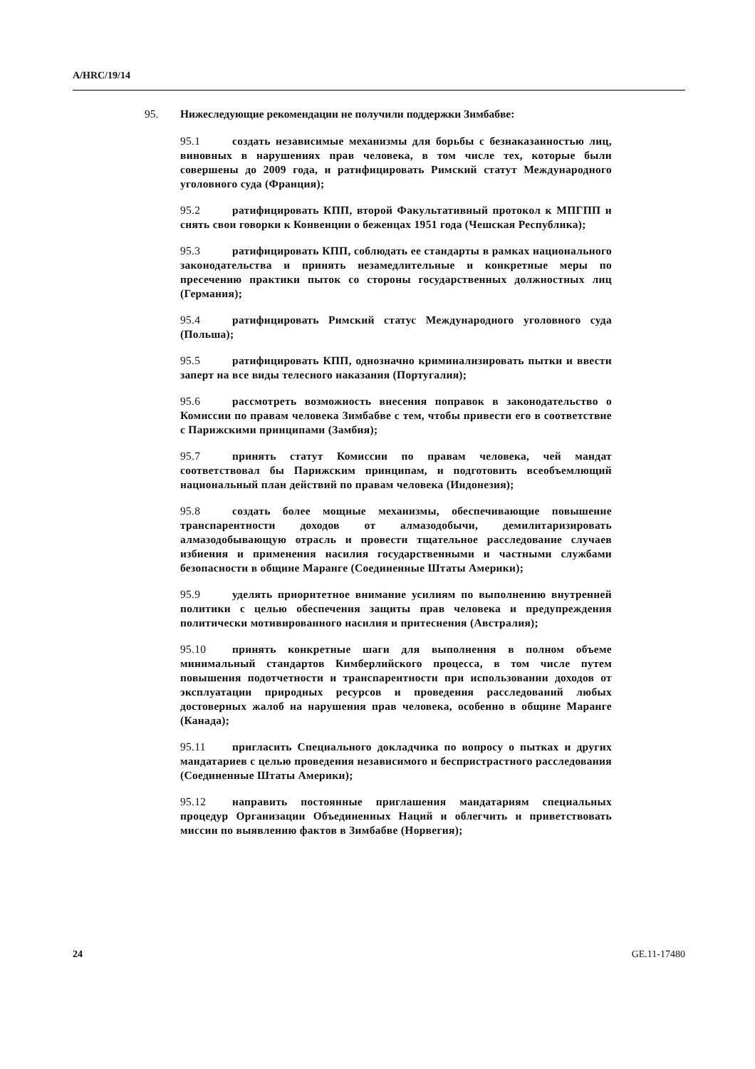A/HRC/19/14
95. Нижеследующие рекомендации не получили поддержки Зимбабве:
95.1 создать независимые механизмы для борьбы с безнаказанностью лиц, виновных в нарушениях прав человека, в том числе тех, которые были совершены до 2009 года, и ратифицировать Римский статут Международного уголовного суда (Франция);
95.2 ратифицировать КПП, второй Факультативный протокол к МПГПП и снять свои говорки к Конвенции о беженцах 1951 года (Чешская Республика);
95.3 ратифицировать КПП, соблюдать ее стандарты в рамках национального законодательства и принять незамедлительные и конкретные меры по пресечению практики пыток со стороны государственных должностных лиц (Германия);
95.4 ратифицировать Римский статус Международного уголовного суда (Польша);
95.5 ратифицировать КПП, однозначно криминализировать пытки и ввести заперт на все виды телесного наказания (Португалия);
95.6 рассмотреть возможность внесения поправок в законодательство о Комиссии по правам человека Зимбабве с тем, чтобы привести его в соответствие с Парижскими принципами (Замбия);
95.7 принять статут Комиссии по правам человека, чей мандат соответствовал бы Парижским принципам, и подготовить всеобъемлющий национальный план действий по правам человека (Индонезия);
95.8 создать более мощные механизмы, обеспечивающие повышение транспарентности доходов от алмазодобычи, демилитаризировать алмазодобывающую отрасль и провести тщательное расследование случаев избиения и применения насилия государственными и частными службами безопасности в общине Маранге (Соединенные Штаты Америки);
95.9 уделять приоритетное внимание усилиям по выполнению внутренней политики с целью обеспечения защиты прав человека и предупреждения политически мотивированного насилия и притеснения (Австралия);
95.10 принять конкретные шаги для выполнения в полном объеме минимальный стандартов Кимберлийского процесса, в том числе путем повышения подотчетности и транспарентности при использовании доходов от эксплуатации природных ресурсов и проведения расследований любых достоверных жалоб на нарушения прав человека, особенно в общине Маранге (Канада);
95.11 пригласить Специального докладчика по вопросу о пытках и других мандатариев с целью проведения независимого и беспристрастного расследования (Соединенные Штаты Америки);
95.12 направить постоянные приглашения мандатариям специальных процедур Организации Объединенных Наций и облегчить и приветствовать миссии по выявлению фактов в Зимбабве (Норвегия);
24 GE.11-17480